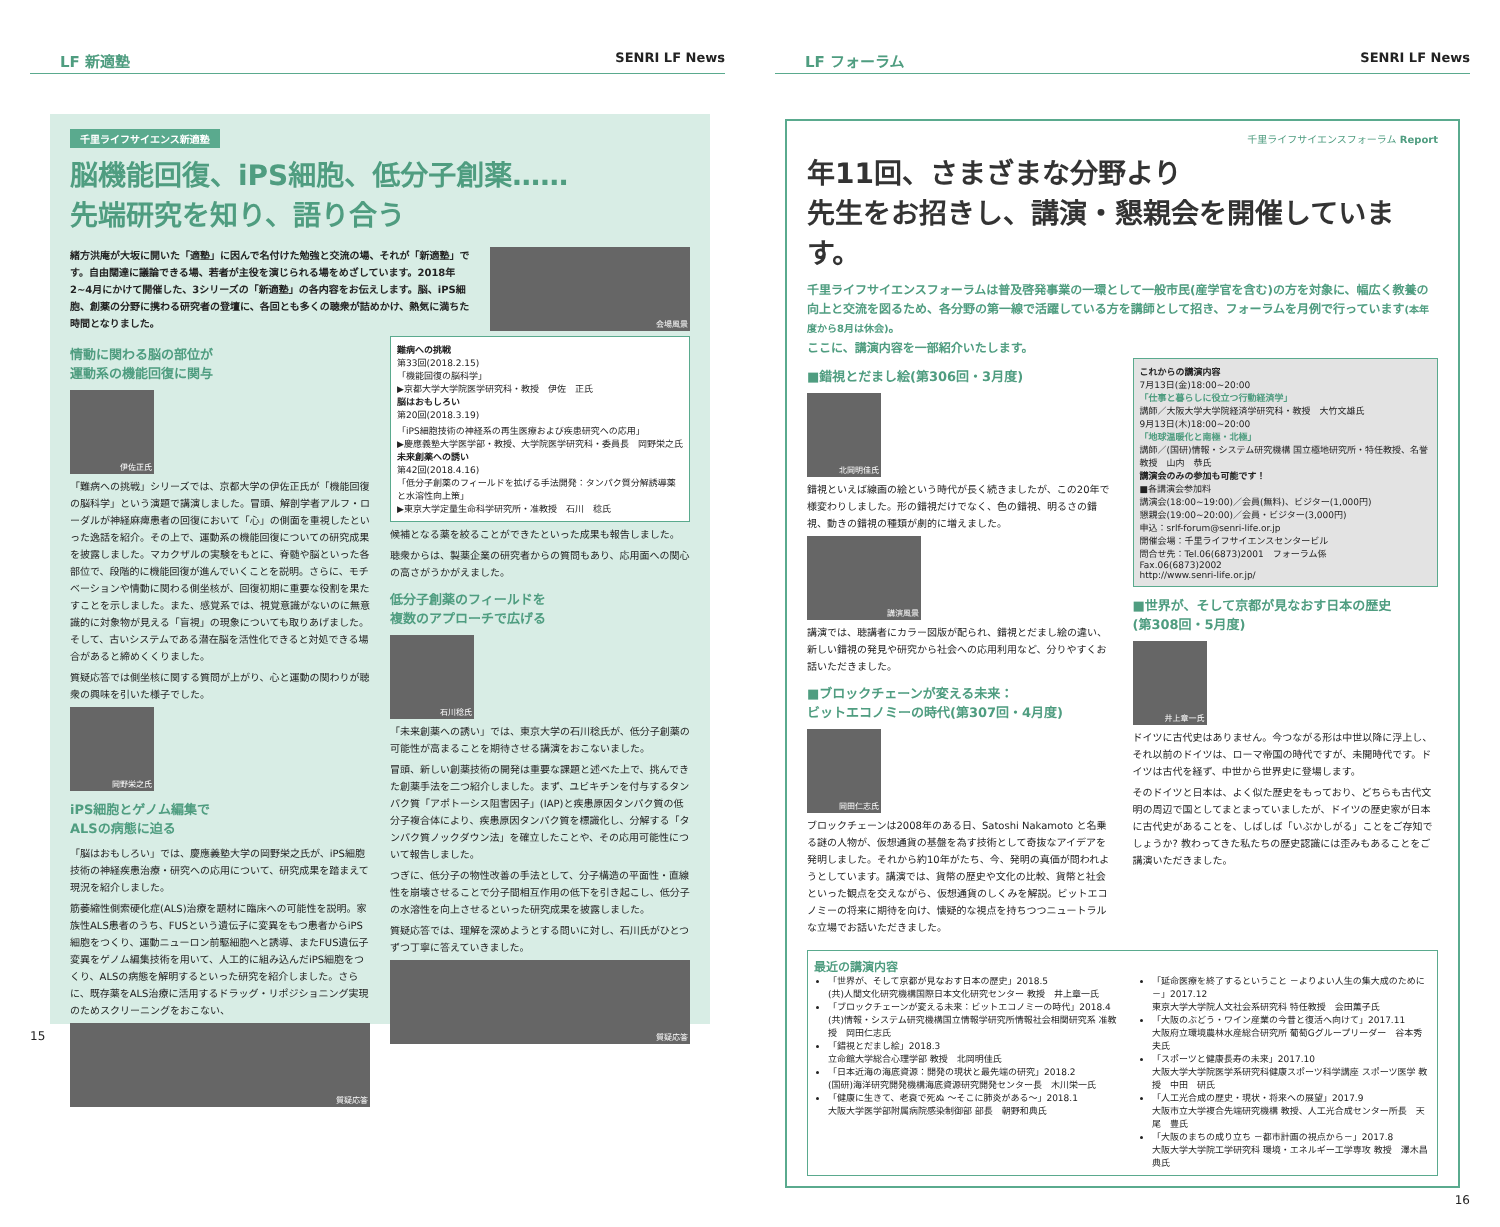LF 新適塾 SENRI LF News
千里ライフサイエンス新適塾
脳機能回復、iPS細胞、低分子創薬……
先端研究を知り、語り合う
緒方洪庵が大坂に開いた「適塾」に因んで名付けた勉強と交流の場、それが「新適塾」です。自由闊達に議論できる場、若者が主役を演じられる場をめざしています。2018年2~4月にかけて開催した、3シリーズの「新適塾」の各内容をお伝えします。脳、iPS細胞、創薬の分野に携わる研究者の登壇に、各回とも多くの聴衆が詰めかけ、熱気に満ちた時間となりました。
会場風景
情動に関わる脳の部位が
運動系の機能回復に関与
伊佐正氏
「難病への挑戦」シリーズでは、京都大学の伊佐正氏が「機能回復の脳科学」という演題で講演しました。冒頭、解剖学者アルフ・ローダルが神経麻痺患者の回復において「心」の側面を重視したといった逸話を紹介。その上で、運動系の機能回復についての研究成果を披露しました。マカクザルの実験をもとに、脊髄や脳といった各部位で、段階的に機能回復が進んでいくことを説明。さらに、モチベーションや情動に関わる側坐核が、回復初期に重要な役割を果たすことを示しました。また、感覚系では、視覚意識がないのに無意識的に対象物が見える「盲視」の現象についても取りあげました。そして、古いシステムである潜在脳を活性化できると対処できる場合があると締めくくりました。
質疑応答では側坐核に関する質問が上がり、心と運動の関わりが聴衆の興味を引いた様子でした。
岡野栄之氏
iPS細胞とゲノム編集で
ALSの病態に迫る
「脳はおもしろい」では、慶應義塾大学の岡野栄之氏が、iPS細胞技術の神経疾患治療・研究への応用について、研究成果を踏まえて現況を紹介しました。
筋萎縮性側索硬化症(ALS)治療を題材に臨床への可能性を説明。家族性ALS患者のうち、FUSという遺伝子に変異をもつ患者からiPS細胞をつくり、運動ニューロン前駆細胞へと誘導、またFUS遺伝子変異をゲノム編集技術を用いて、人工的に組み込んだiPS細胞をつくり、ALSの病態を解明するといった研究を紹介しました。さらに、既存薬をALS治療に活用するドラッグ・リポジショニング実現のためスクリーニングをおこない、
質疑応答
難病への挑戦
第33回(2018.2.15)
「機能回復の脳科学」
▶京都大学大学院医学研究科・教授　伊佐　正氏
脳はおもしろい
第20回(2018.3.19)
「iPS細胞技術の神経系の再生医療および疾患研究への応用」
▶慶應義塾大学医学部・教授、大学院医学研究科・委員長　岡野栄之氏
未来創薬への誘い
第42回(2018.4.16)
「低分子創薬のフィールドを拡げる手法開発：タンパク質分解誘導薬と水溶性向上策」
▶東京大学定量生命科学研究所・准教授　石川　稔氏
候補となる薬を絞ることができたといった成果も報告しました。
聴衆からは、製薬企業の研究者からの質問もあり、応用面への関心の高さがうかがえました。
低分子創薬のフィールドを
複数のアプローチで広げる
石川稔氏
「未来創薬への誘い」では、東京大学の石川稔氏が、低分子創薬の可能性が高まることを期待させる講演をおこないました。
冒頭、新しい創薬技術の開発は重要な課題と述べた上で、挑んできた創薬手法を二つ紹介しました。まず、ユビキチンを付与するタンパク質「アポトーシス阻害因子」(IAP)と疾患原因タンパク質の低分子複合体により、疾患原因タンパク質を標識化し、分解する「タンパク質ノックダウン法」を確立したことや、その応用可能性について報告しました。
つぎに、低分子の物性改善の手法として、分子構造の平面性・直線性を崩壊させることで分子間相互作用の低下を引き起こし、低分子の水溶性を向上させるといった研究成果を披露しました。
質疑応答では、理解を深めようとする問いに対し、石川氏がひとつずつ丁寧に答えていきました。
質疑応答
15
LF フォーラム SENRI LF News
千里ライフサイエンスフォーラム Report
年11回、さまざまな分野より
先生をお招きし、講演・懇親会を開催しています。
千里ライフサイエンスフォーラムは普及啓発事業の一環として一般市民(産学官を含む)の方を対象に、幅広く教養の向上と交流を図るため、各分野の第一線で活躍している方を講師として招き、フォーラムを月例で行っています(本年度から8月は休会)。
ここに、講演内容を一部紹介いたします。
■錯視とだまし絵(第306回・3月度)
北岡明佳氏
錯視といえば線画の絵という時代が長く続きましたが、この20年で様変わりしました。形の錯視だけでなく、色の錯視、明るさの錯視、動きの錯視の種類が劇的に増えました。
講演風景
講演では、聴講者にカラー図版が配られ、錯視とだまし絵の違い、新しい錯視の発見や研究から社会への応用利用など、分りやすくお話いただきました。
■ブロックチェーンが変える未来：
ビットエコノミーの時代(第307回・4月度)
岡田仁志氏
ブロックチェーンは2008年のある日、Satoshi Nakamoto と名乗る謎の人物が、仮想通貨の基盤を為す技術として奇抜なアイデアを発明しました。それから約10年がたち、今、発明の真価が問われようとしています。講演では、貨幣の歴史や文化の比較、貨幣と社会といった観点を交えながら、仮想通貨のしくみを解説。ビットエコノミーの将来に期待を向け、懐疑的な視点を持ちつつニュートラルな立場でお話いただきました。
これからの講演内容
7月13日(金)18:00~20:00
「仕事と暮らしに役立つ行動経済学」
講師／大阪大学大学院経済学研究科・教授　大竹文雄氏
9月13日(木)18:00~20:00
「地球温暖化と南極・北極」
講師／(国研)情報・システム研究機構 国立極地研究所・特任教授、名誉教授　山内　恭氏
講演会のみの参加も可能です！
■各講演会参加料
講演会(18:00~19:00)／会員(無料)、ビジター(1,000円)
懇親会(19:00~20:00)／会員・ビジター(3,000円)
申込：srlf-forum@senri-life.or.jp
開催会場：千里ライフサイエンスセンタービル
問合せ先：Tel.06(6873)2001　フォーラム係
Fax.06(6873)2002
http://www.senri-life.or.jp/
■世界が、そして京都が見なおす日本の歴史
(第308回・5月度)
井上章一氏
ドイツに古代史はありません。今つながる形は中世以降に浮上し、それ以前のドイツは、ローマ帝国の時代ですが、未開時代です。ドイツは古代を経ず、中世から世界史に登場します。
そのドイツと日本は、よく似た歴史をもっており、どちらも古代文明の周辺で国としてまとまっていましたが、ドイツの歴史家が日本に古代史があることを、しばしば「いぶかしがる」ことをご存知でしょうか? 教わってきた私たちの歴史認識には歪みもあることをご講演いただきました。
最近の講演内容
「世界が、そして京都が見なおす日本の歴史」2018.5
(共)人間文化研究機構国際日本文化研究センター 教授　井上章一氏
「ブロックチェーンが変える未来：ビットエコノミーの時代」2018.4
(共)情報・システム研究機構国立情報学研究所情報社会相関研究系 准教授　岡田仁志氏
「錯視とだまし絵」2018.3
立命館大学総合心理学部 教授　北岡明佳氏
「日本近海の海底資源：開発の現状と最先端の研究」2018.2
(国研)海洋研究開発機構海底資源研究開発センター長　木川栄一氏
「健康に生きて、老衰で死ぬ ～そこに肺炎がある～」2018.1
大阪大学医学部附属病院感染制御部 部長　朝野和典氏
「延命医療を終了するということ －よりよい人生の集大成のために－」2017.12
東京大学大学院人文社会系研究科 特任教授　会田薫子氏
「大阪のぶどう・ワイン産業の今昔と復活へ向けて」2017.11
大阪府立環境農林水産総合研究所 葡萄Gグループリーダー　谷本秀夫氏
「スポーツと健康長寿の未来」2017.10
大阪大学大学院医学系研究科健康スポーツ科学講座 スポーツ医学 教授　中田　研氏
「人工光合成の歴史・現状・将来への展望」2017.9
大阪市立大学複合先端研究機構 教授、人工光合成センター所長　天尾　豊氏
「大阪のまちの成り立ち －都市計画の視点から－」2017.8
大阪大学大学院工学研究科 環境・エネルギー工学専攻 教授　澤木昌典氏
16